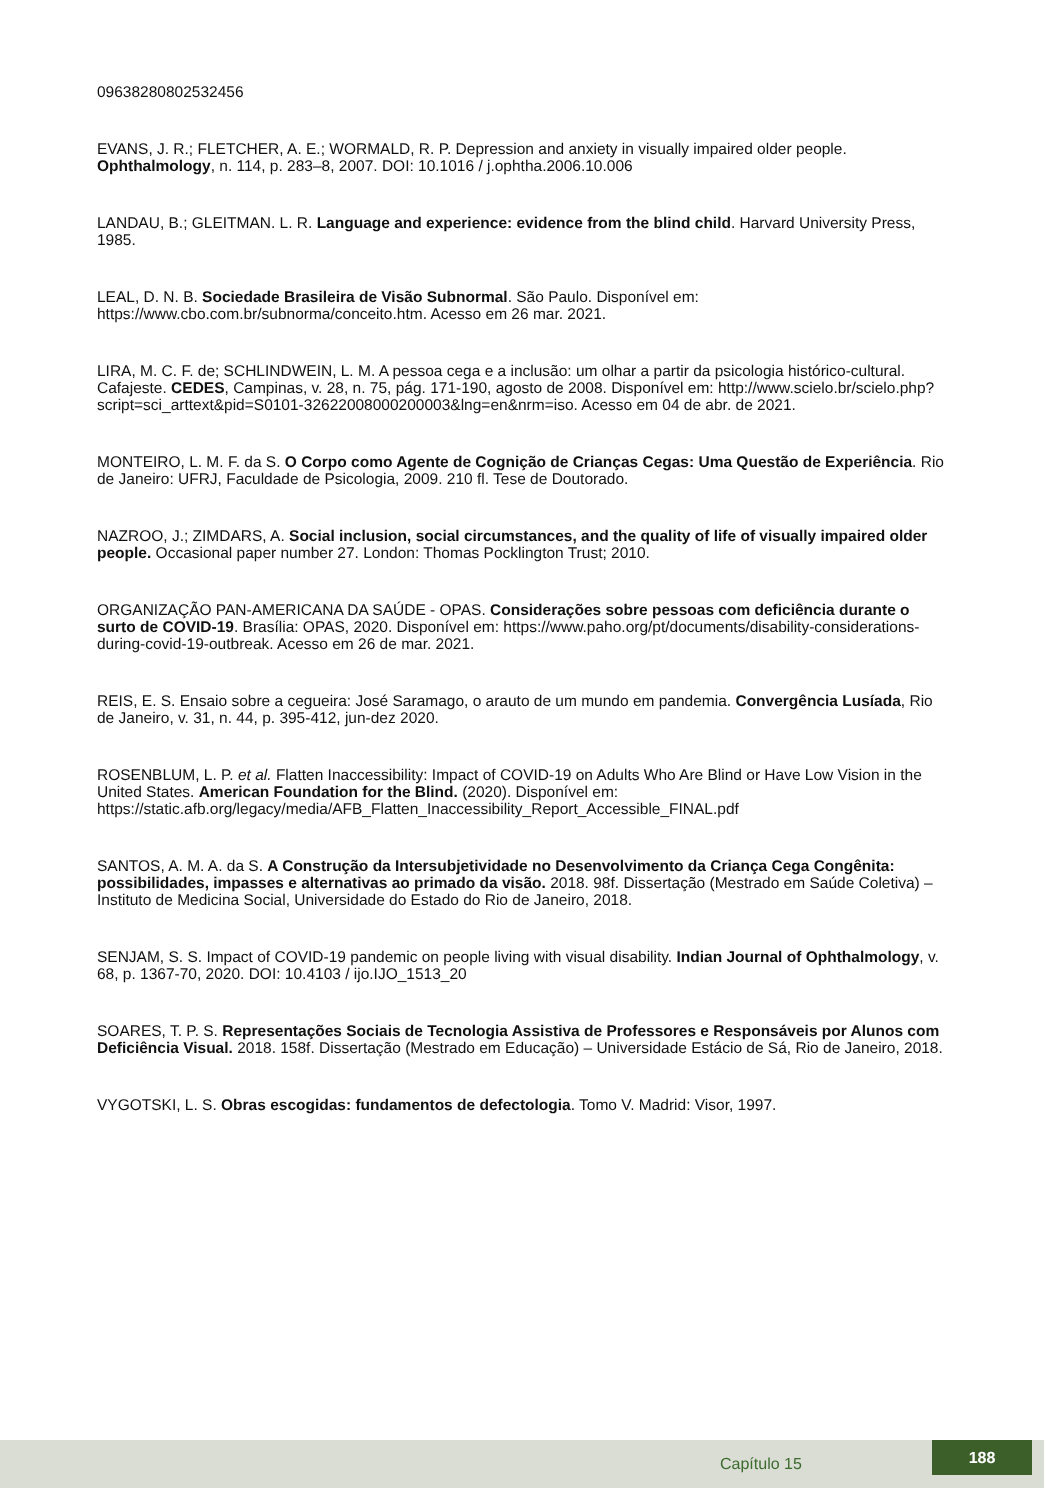09638280802532456
EVANS, J. R.; FLETCHER, A. E.; WORMALD, R. P. Depression and anxiety in visually impaired older people. Ophthalmology, n. 114, p. 283–8, 2007. DOI: 10.1016 / j.ophtha.2006.10.006
LANDAU, B.; GLEITMAN. L. R. Language and experience: evidence from the blind child. Harvard University Press, 1985.
LEAL, D. N. B. Sociedade Brasileira de Visão Subnormal. São Paulo. Disponível em: https://www.cbo.com.br/subnorma/conceito.htm. Acesso em 26 mar. 2021.
LIRA, M. C. F. de; SCHLINDWEIN, L. M. A pessoa cega e a inclusão: um olhar a partir da psicologia histórico-cultural. Cafajeste. CEDES, Campinas, v. 28, n. 75, pág. 171-190, agosto de 2008. Disponível em: http://www.scielo.br/scielo.php?script=sci_arttext&pid=S0101-32622008000200003&lng=en&nrm=iso. Acesso em 04 de abr. de 2021.
MONTEIRO, L. M. F. da S. O Corpo como Agente de Cognição de Crianças Cegas: Uma Questão de Experiência. Rio de Janeiro: UFRJ, Faculdade de Psicologia, 2009. 210 fl. Tese de Doutorado.
NAZROO, J.; ZIMDARS, A. Social inclusion, social circumstances, and the quality of life of visually impaired older people. Occasional paper number 27. London: Thomas Pocklington Trust; 2010.
ORGANIZAÇÃO PAN-AMERICANA DA SAÚDE - OPAS. Considerações sobre pessoas com deficiência durante o surto de COVID-19. Brasília: OPAS, 2020. Disponível em: https://www.paho.org/pt/documents/disability-considerations-during-covid-19-outbreak. Acesso em 26 de mar. 2021.
REIS, E. S. Ensaio sobre a cegueira: José Saramago, o arauto de um mundo em pandemia. Convergência Lusíada, Rio de Janeiro, v. 31, n. 44, p. 395-412, jun-dez 2020.
ROSENBLUM, L. P. et al. Flatten Inaccessibility: Impact of COVID-19 on Adults Who Are Blind or Have Low Vision in the United States. American Foundation for the Blind. (2020). Disponível em: https://static.afb.org/legacy/media/AFB_Flatten_Inaccessibility_Report_Accessible_FINAL.pdf
SANTOS, A. M. A. da S. A Construção da Intersubjetividade no Desenvolvimento da Criança Cega Congênita: possibilidades, impasses e alternativas ao primado da visão. 2018. 98f. Dissertação (Mestrado em Saúde Coletiva) – Instituto de Medicina Social, Universidade do Estado do Rio de Janeiro, 2018.
SENJAM, S. S. Impact of COVID-19 pandemic on people living with visual disability. Indian Journal of Ophthalmology, v. 68, p. 1367-70, 2020. DOI: 10.4103 / ijo.IJO_1513_20
SOARES, T. P. S. Representações Sociais de Tecnologia Assistiva de Professores e Responsáveis por Alunos com Deficiência Visual. 2018. 158f. Dissertação (Mestrado em Educação) – Universidade Estácio de Sá, Rio de Janeiro, 2018.
VYGOTSKI, L. S. Obras escogidas: fundamentos de defectologia. Tomo V. Madrid: Visor, 1997.
Capítulo 15
188